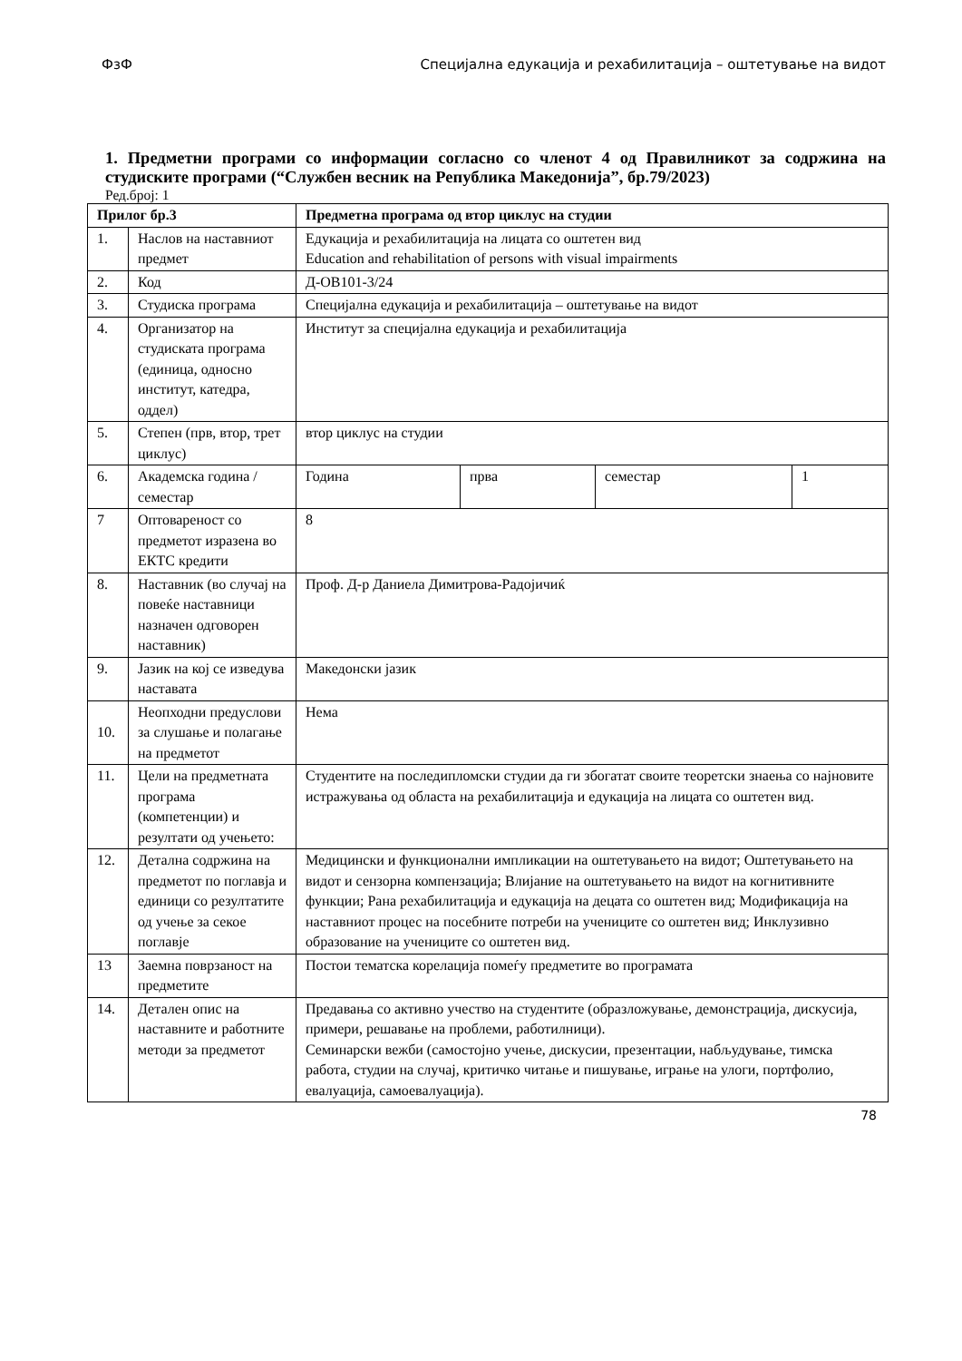ФзФ Специјална едукација и рехабилитација – оштетување на видот
1. Предметни програми со информации согласно со членот 4 од Правилникот за содржина на студиските програми (“Службен весник на Република Македонија”, бр.79/2023)
Ред.број: 1
| Прилог бр.3 | | Предметна програма од втор циклус на студии | | | |
| --- | --- | --- | --- | --- | --- |
| 1. | Наслов на наставниот предмет | Едукација и рехабилитација на лицата со оштетен вид Education and rehabilitation of persons with visual impairments | | | |
| 2. | Код | Д-ОВ101-3/24 | | | |
| 3. | Студиска програма | Специјална едукација и рехабилитација – оштетување на видот | | | |
| 4. | Организатор на студиската програма (единица, односно институт, катедра, оддел) | Институт за специјална едукација и рехабилитација | | | |
| 5. | Степен (прв, втор, трет циклус) | втор циклус на студии | | | |
| 6. | Академска година / семестар | Година | прва | семестар | 1 |
| 7 | Оптовареност со предметот изразена во ЕКТС кредити | 8 | | | |
| 8. | Наставник (во случај на повеќе наставници назначен одговорен наставник) | Проф. Д-р Даниела Димитрова-Радојичиќ | | | |
| 9. | Јазик на кој се изведува наставата | Македонски јазик | | | |
| 10. | Неопходни предуслови за слушање и полагање на предметот | Нема | | | |
| 11. | Цели на предметната програма (компетенции) и резултати од учењето: | Студентите на последипломски студии да ги збогатат своите теоретски знаења со најновите истражувања од областа на рехабилитација и едукација на лицата со оштетен вид. | | | |
| 12. | Детална содржина на предметот по поглавја и единици со резултатите од учење за секое поглавје | Медицински и функционални импликации на оштетувањето на видот; Оштетувањето на видот и сензорна компензација; Влијание на оштетувањето на видот на когнитивните функции; Рана рехабилитација и едукација на децата со оштетен вид; Модификација на наставниот процес на посебните потреби на учениците со оштетен вид; Инклузивно образование на учениците со оштетен вид. | | | |
| 13 | Заемна поврзаност на предметите | Постои тематска корелација помеѓу предметите во програмата | | | |
| 14. | Детален опис на наставните и работните методи за предметот | Предавања со активно учество на студентите (образложување, демонстрација, дискусија, примери, решавање на проблеми, работилници). Семинарски вежби (самостојно учење, дискусии, презентации, набљудување, тимска работа, студии на случај, критичко читање и пишување, играње на улоги, портфолио, евалуација, самоевалуација). | | | |
78